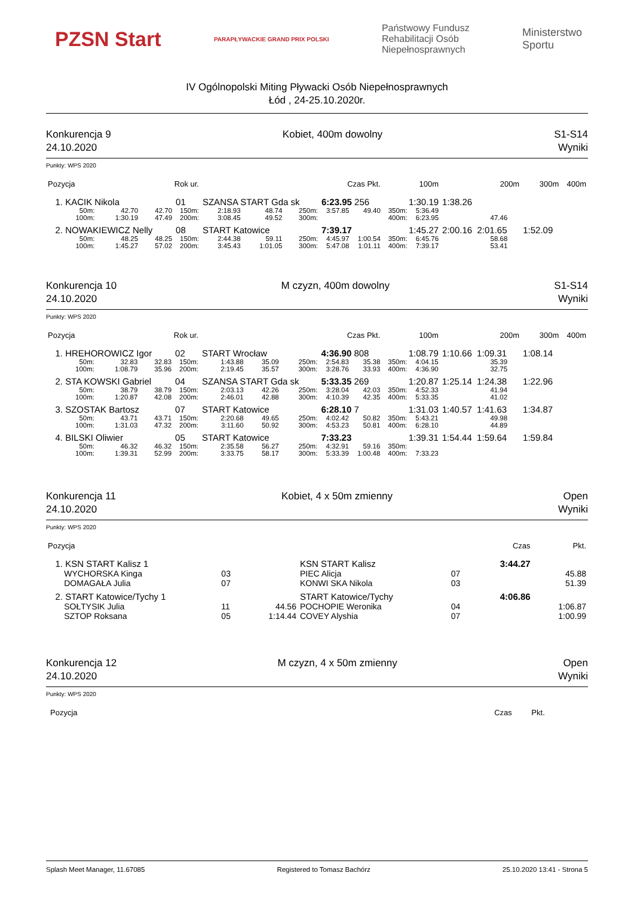PZSN Start PARAPŁYWACKIE GRAND PRIX POLSKI Państwowy Fundusz
Rehabilitacji Osób
Niepełnosprawnych Ministerstwo
Sportu
IV Ogólnopolski Miting Pływacki Osób Niepełnosprawnych
Łód , 24-25.10.2020r.
Konkurencja 9
24.10.2020 Kobiet, 400m dowolny S1-S14
Wyniki
Punkty: WPS 2020
| Pozycja | Rok ur. | | | | | | Czas Pkt. | | 100m | | 200m | | 300m | 400m |
| --- | --- | --- | --- | --- | --- | --- | --- | --- | --- | --- | --- | --- | --- | --- |
| 1. KACIK Nikola | | | 01 | SZANSA START Gda sk | | | 6:23.95 256 | | 1:30.19 | | 1:38.26 | | | |
| 50m: | 42.70 | 42.70 | 150m: | 2:18.93 | 48.74 | 250m: | 3:57.85 | 49.40 | 350m: | 5:36.49 | | | | |
| 100m: | 1:30.19 | 47.49 | 200m: | 3:08.45 | 49.52 | 300m: | | | 400m: | 6:23.95 | 47.46 | | | |
| 2. NOWAKIEWICZ Nelly | | | 08 | START Katowice | | | 7:39.17 | | 1:45.27 | | 2:00.16 2:01.65 | | 1:52.09 | |
| 50m: | 48.25 | 48.25 | 150m: | 2:44.38 | 59.11 | 250m: | 4:45.97 | 1:00.54 | 350m: | 6:45.76 | 58.68 | | | |
| 100m: | 1:45.27 | 57.02 | 200m: | 3:45.43 | 1:01.05 | 300m: | 5:47.08 | 1:01.11 | 400m: | 7:39.17 | 53.41 | | | |
Konkurencja 10
24.10.2020 M czyzn, 400m dowolny S1-S14
Wyniki
Punkty: WPS 2020
| Pozycja | Rok ur. | | | | | | Czas Pkt. | | 100m | | 200m | | 300m | 400m |
| --- | --- | --- | --- | --- | --- | --- | --- | --- | --- | --- | --- | --- | --- | --- |
| 1. HREHOROWICZ Igor | | | 02 | START Wrocław | | | 4:36.90 808 | | 1:08.79 | | 1:10.66 1:09.31 | | 1:08.14 | |
| 50m: | 32.83 | 32.83 | 150m: | 1:43.88 | 35.09 | 250m: | 2:54.83 | 35.38 | 350m: | 4:04.15 | 35.39 | | | |
| 100m: | 1:08.79 | 35.96 | 200m: | 2:19.45 | 35.57 | 300m: | 3:28.76 | 33.93 | 400m: | 4:36.90 | 32.75 | | | |
| 2. STA KOWSKI Gabriel | | | 04 | SZANSA START Gda sk | | | 5:33.35 269 | | 1:20.87 | | 1:25.14 1:24.38 | | 1:22.96 | |
| 50m: | 38.79 | 38.79 | 150m: | 2:03.13 | 42.26 | 250m: | 3:28.04 | 42.03 | 350m: | 4:52.33 | 41.94 | | | |
| 100m: | 1:20.87 | 42.08 | 200m: | 2:46.01 | 42.88 | 300m: | 4:10.39 | 42.35 | 400m: | 5:33.35 | 41.02 | | | |
| 3. SZOSTAK Bartosz | | | 07 | START Katowice | | | 6:28.10 7 | | 1:31.03 | | 1:40.57 1:41.63 | | 1:34.87 | |
| 50m: | 43.71 | 43.71 | 150m: | 2:20.68 | 49.65 | 250m: | 4:02.42 | 50.82 | 350m: | 5:43.21 | 49.98 | | | |
| 100m: | 1:31.03 | 47.32 | 200m: | 3:11.60 | 50.92 | 300m: | 4:53.23 | 50.81 | 400m: | 6:28.10 | 44.89 | | | |
| 4. BILSKI Oliwier | | | 05 | START Katowice | | | 7:33.23 | | 1:39.31 | | 1:54.44 1:59.64 | | 1:59.84 | |
| 50m: | 46.32 | 46.32 | 150m: | 2:35.58 | 56.27 | 250m: | 4:32.91 | 59.16 | 350m: | | | | | |
| 100m: | 1:39.31 | 52.99 | 200m: | 3:33.75 | 58.17 | 300m: | 5:33.39 | 1:00.48 | 400m: | 7:33.23 | | | | |
Konkurencja 11
24.10.2020 Kobiet, 4 x 50m zmienny Open
Wyniki
Punkty: WPS 2020
| Pozycja | | | | | Czas | Pkt. |
| --- | --- | --- | --- | --- | --- | --- |
| 1. KSN START Kalisz 1 | | | KSN START Kalisz | | 3:44.27 | |
| WYCHORSKA Kinga | 03 | | PIEC Alicja | 07 | | 45.88 |
| DOMAGAŁA Julia | 07 | | KONWI SKA Nikola | 03 | | 51.39 |
| 2. START Katowice/Tychy 1 | | | START Katowice/Tychy | | 4:06.86 | |
| SOŁTYSIK Julia | 11 | 44.56 | POCHOPIE Weronika | 04 | | 1:06.87 |
| SZTOP Roksana | 05 | 1:14.44 | COVEY Alyshia | 07 | | 1:00.99 |
Konkurencja 12
24.10.2020 M czyzn, 4 x 50m zmienny Open
Wyniki
Punkty: WPS 2020
Pozycja Czas Pkt.
Splash Meet Manager, 11.67085 Registered to Tomasz Bachórz 25.10.2020 13:41 - Strona 5